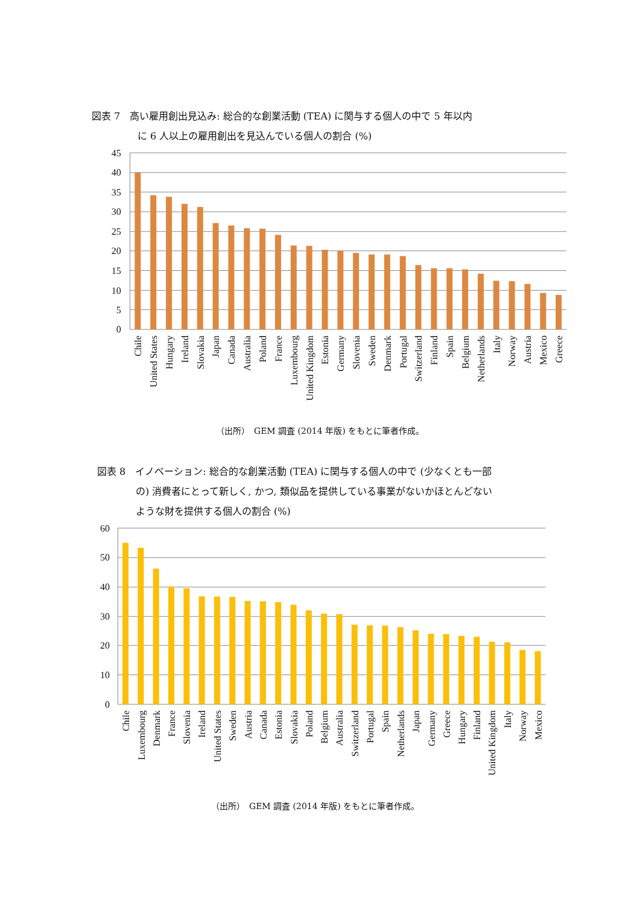図表 7　高い雇用創出見込み: 総合的な創業活動 (TEA) に関与する個人の中で 5 年以内
に 6 人以上の雇用創出を見込んでいる個人の割合 (%)
45
40
35
30
25
20
15
10
5
0
Chile
United States
Hungary
Ireland
Slovakia
Japan
Canada
Australia
Poland
France
Luxembourg
United Kingdom
Estonia
Germany
Slovenia
Sweden
Denmark
Portugal
Switzerland
Finland
Spain
Belgium
Netherlands
Italy
Norway
Austria
Mexico
Greece
（出所）　GEM 調査 (2014 年版) をもとに筆者作成。
図表 8　イノベーション: 総合的な創業活動 (TEA) に関与する個人の中で (少なくとも一部
の) 消費者にとって新しく, かつ, 類似品を提供している事業がないかほとんどない
ような財を提供する個人の割合 (%)
60
50
40
30
20
10
0
Chile
Luxembourg
Denmark
France
Slovenia
Ireland
United States
Sweden
Austria
Canada
Estonia
Slovakia
Poland
Belgium
Australia
Switzerland
Portugal
Spain
Netherlands
Japan
Germany
Greece
Hungary
Finland
United Kingdom
Italy
Norway
Mexico
（出所）　GEM 調査 (2014 年版) をもとに筆者作成。